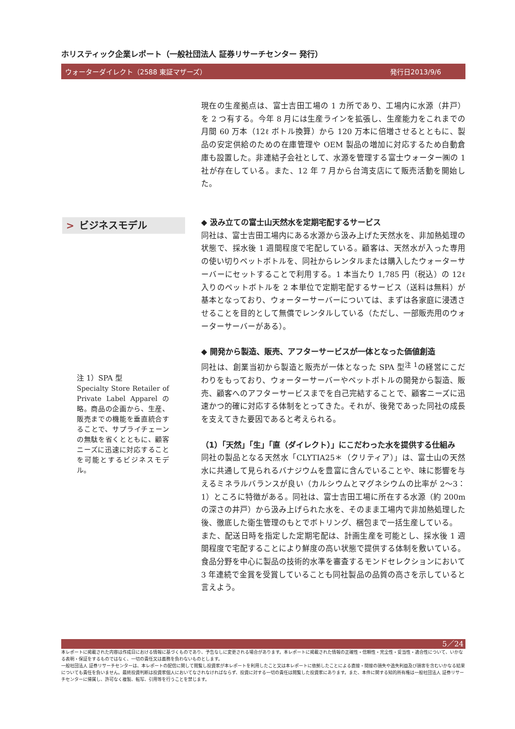ホリスティック企業レポート（一般社団法人 証券リサーチセンター 発行）
ウォーターダイレクト（2588 東証マザーズ） 発行日2013/9/6
現在の生産拠点は、富士吉田工場の 1 カ所であり、工場内に水源（井戸）を 2 つ有する。今年 8 月には生産ラインを拡張し、生産能力をこれまでの月間 60 万本（12ℓ ボトル換算）から 120 万本に倍増させるとともに、製品の安定供給のための在庫管理や OEM 製品の増加に対応するため自動倉庫も設置した。非連結子会社として、水源を管理する富士ウォーター㈱の 1 社が存在している。また、12 年 7 月から台湾支店にて販売活動を開始した。
> ビジネスモデル
◆ 汲み立ての富士山天然水を定期宅配するサービス
同社は、富士吉田工場内にある水源から汲み上げた天然水を、非加熱処理の状態で、採水後 1 週間程度で宅配している。顧客は、天然水が入った専用の使い切りペットボトルを、同社からレンタルまたは購入したウォーターサーバーにセットすることで利用する。1 本当たり 1,785 円（税込）の 12ℓ 入りのペットボトルを 2 本単位で定期宅配するサービス（送料は無料）が基本となっており、ウォーターサーバーについては、まずは各家庭に浸透させることを目的として無償でレンタルしている（ただし、一部販売用のウォーターサーバーがある）。
◆ 開発から製造、販売、アフターサービスが一体となった価値創造
同社は、創業当初から製造と販売が一体となった SPA 型<sup>注 1</sup>の経営にこだわりをもっており、ウォーターサーバーやペットボトルの開発から製造、販売、顧客へのアフターサービスまでを自己完結することで、顧客ニーズに迅速かつ的確に対応する体制をとってきた。それが、後発であった同社の成長を支えてきた要因であると考えられる。
（1）「天然」「生」「直（ダイレクト）」にこだわった水を提供する仕組み
同社の製品となる天然水「CLYTIA25＊（クリティア）」は、富士山の天然水に共通して見られるバナジウムを豊富に含んでいることや、味に影響を与えるミネラルバランスが良い（カルシウムとマグネシウムの比率が 2～3：1）ところに特徴がある。同社は、富士吉田工場に所在する水源（約 200m の深さの井戸）から汲み上げられた水を、そのまま工場内で非加熱処理した後、徹底した衛生管理のもとでボトリング、梱包まで一括生産している。
また、配送日時を指定した定期宅配は、計画生産を可能とし、採水後 1 週間程度で宅配することにより鮮度の高い状態で提供する体制を敷いている。食品分野を中心に製品の技術的水準を審査するモンドセレクションにおいて 3 年連続で金賞を受賞していることも同社製品の品質の高さを示していると言えよう。
注 1）SPA 型
Specialty Store Retailer of Private Label Apparel の略。商品の企画から、生産、販売までの機能を垂直統合することで、サプライチェーンの無駄を省くとともに、顧客ニーズに迅速に対応することを可能とするビジネスモデル。
5／24
本レポートに掲載された内容は作成日における情報に基づくものであり、予告なしに変更される場合があります。本レポートに掲載された情報の正確性・信頼性・完全性・妥当性・適合性について、いかなる表明・保証をするものではなく、一切の責任又は義務を負わないものとします。
一般社団法人 証券リサーチセンターは、本レポートの配信に関して閲覧し投資家が本レポートを利用したこと又は本レポートに依拠したことによる直接・間接の損失や逸失利益及び損害を含むいかなる結果についても責任を負いません。最終投資判断は投資家個人においてなされなければならず、投資に対する一切の責任は閲覧した投資家にあります。また、本件に関する知的所有権は一般社団法人 証券リサーチセンターに帰属し、許可なく複製、転写、引用等を行うことを禁じます。